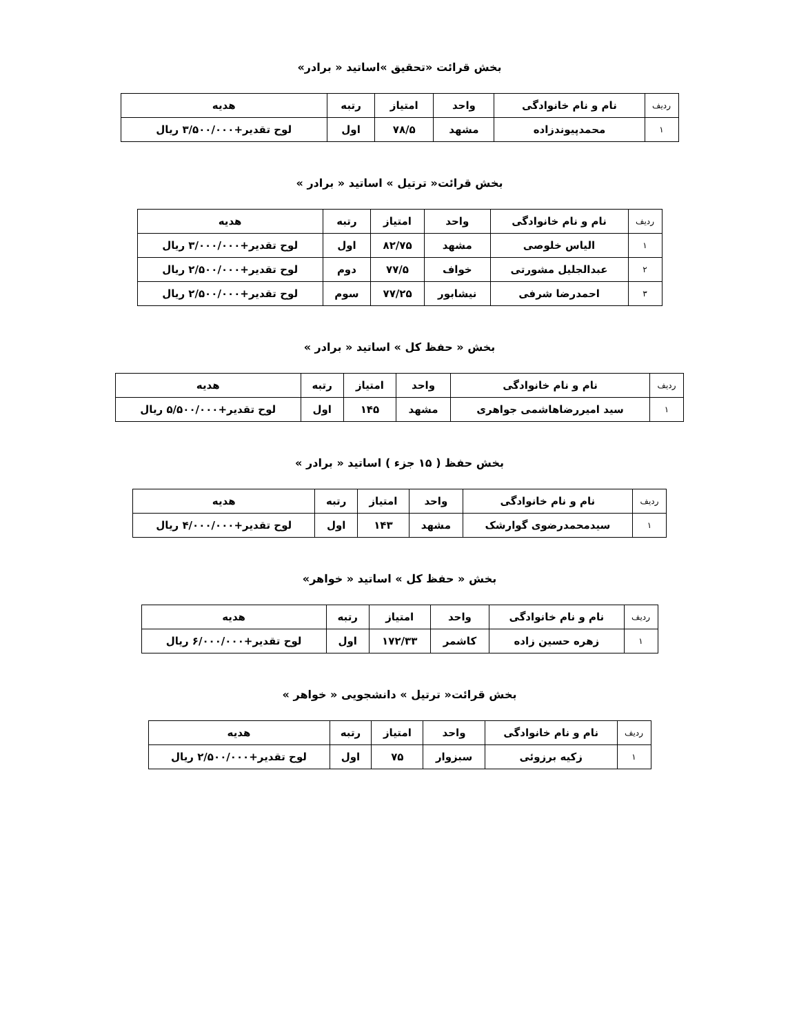بخش قرائت «تحقیق »اساتید « برادر»
| ردیف | نام و نام خانوادگی | واحد | امتیاز | رتبه | هدیه |
| --- | --- | --- | --- | --- | --- |
| ۱ | محمدپیوندزاده | مشهد | ۷۸/۵ | اول | لوح تقدیر+۳/۵۰۰/۰۰۰ ریال |
بخش قرائت« ترتیل » اساتید « برادر »
| ردیف | نام و نام خانوادگی | واحد | امتیاز | رتبه | هدیه |
| --- | --- | --- | --- | --- | --- |
| ۱ | الیاس خلوصی | مشهد | ۸۲/۷۵ | اول | لوح تقدیر+۳/۰۰۰/۰۰۰ ریال |
| ۲ | عبدالجلیل مشورتی | خواف | ۷۷/۵ | دوم | لوح تقدیر+۲/۵۰۰/۰۰۰ ریال |
| ۳ | احمدرضا شرفی | نیشابور | ۷۷/۲۵ | سوم | لوح تقدیر+۲/۵۰۰/۰۰۰ ریال |
بخش « حفظ کل » اساتید « برادر »
| ردیف | نام و نام خانوادگی | واحد | امتیاز | رتبه | هدیه |
| --- | --- | --- | --- | --- | --- |
| ۱ | سید امیررضاهاشمی جواهری | مشهد | ۱۴۵ | اول | لوح تقدیر+۵/۵۰۰/۰۰۰ ریال |
بخش حفظ ( ۱۵ جزء ) اساتید « برادر »
| ردیف | نام و نام خانوادگی | واحد | امتیاز | رتبه | هدیه |
| --- | --- | --- | --- | --- | --- |
| ۱ | سیدمحمدرضوی گوارشک | مشهد | ۱۴۳ | اول | لوح تقدیر+۴/۰۰۰/۰۰۰ ریال |
بخش « حفظ کل » اساتید « خواهر»
| ردیف | نام و نام خانوادگی | واحد | امتیاز | رتبه | هدیه |
| --- | --- | --- | --- | --- | --- |
| ۱ | زهره حسین زاده | کاشمر | ۱۷۲/۳۳ | اول | لوح تقدیر+۶/۰۰۰/۰۰۰ ریال |
بخش قرائت« ترتیل » دانشجویی « خواهر »
| ردیف | نام و نام خانوادگی | واحد | امتیاز | رتبه | هدیه |
| --- | --- | --- | --- | --- | --- |
| ۱ | زکیه برزوئی | سبزوار | ۷۵ | اول | لوح تقدیر+۲/۵۰۰/۰۰۰ ریال |